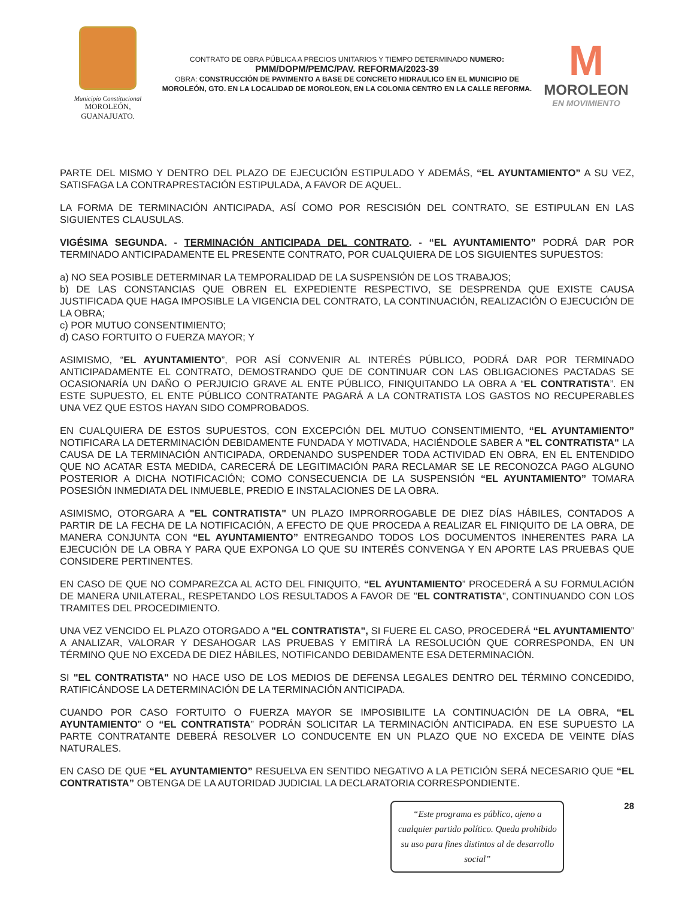Municipio Constitucional
MOROLEÓN, GUANAJUATO.
CONTRATO DE OBRA PÚBLICA A PRECIOS UNITARIOS Y TIEMPO DETERMINADO NUMERO:
PMM/DOPM/PEMC/PAV. REFORMA/2023-39
OBRA: CONSTRUCCIÓN DE PAVIMENTO A BASE DE CONCRETO HIDRAULICO EN EL MUNICIPIO DE MOROLEÓN, GTO. EN LA LOCALIDAD DE MOROLEON, EN LA COLONIA CENTRO EN LA CALLE REFORMA.
M
MOROLEON
EN MOVIMIENTO
PARTE DEL MISMO Y DENTRO DEL PLAZO DE EJECUCIÓN ESTIPULADO Y ADEMÁS, “EL AYUNTAMIENTO” A SU VEZ, SATISFAGA LA CONTRAPRESTACIÓN ESTIPULADA, A FAVOR DE AQUEL.
LA FORMA DE TERMINACIÓN ANTICIPADA, ASÍ COMO POR RESCISIÓN DEL CONTRATO, SE ESTIPULAN EN LAS SIGUIENTES CLAUSULAS.
VIGÉSIMA SEGUNDA. - TERMINACIÓN ANTICIPADA DEL CONTRATO. - “EL AYUNTAMIENTO” PODRÁ DAR POR TERMINADO ANTICIPADAMENTE EL PRESENTE CONTRATO, POR CUALQUIERA DE LOS SIGUIENTES SUPUESTOS:
a) NO SEA POSIBLE DETERMINAR LA TEMPORALIDAD DE LA SUSPENSIÓN DE LOS TRABAJOS;
b) DE LAS CONSTANCIAS QUE OBREN EL EXPEDIENTE RESPECTIVO, SE DESPRENDA QUE EXISTE CAUSA JUSTIFICADA QUE HAGA IMPOSIBLE LA VIGENCIA DEL CONTRATO, LA CONTINUACIÓN, REALIZACIÓN O EJECUCIÓN DE LA OBRA;
c) POR MUTUO CONSENTIMIENTO;
d) CASO FORTUITO O FUERZA MAYOR; Y
ASIMISMO, “EL AYUNTAMIENTO”, POR ASÍ CONVENIR AL INTERÉS PÚBLICO, PODRÁ DAR POR TERMINADO ANTICIPADAMENTE EL CONTRATO, DEMOSTRANDO QUE DE CONTINUAR CON LAS OBLIGACIONES PACTADAS SE OCASIONARÍA UN DAÑO O PERJUICIO GRAVE AL ENTE PÚBLICO, FINIQUITANDO LA OBRA A “EL CONTRATISTA”. EN ESTE SUPUESTO, EL ENTE PÚBLICO CONTRATANTE PAGARÁ A LA CONTRATISTA LOS GASTOS NO RECUPERABLES UNA VEZ QUE ESTOS HAYAN SIDO COMPROBADOS.
EN CUALQUIERA DE ESTOS SUPUESTOS, CON EXCEPCIÓN DEL MUTUO CONSENTIMIENTO, “EL AYUNTAMIENTO” NOTIFICARA LA DETERMINACIÓN DEBIDAMENTE FUNDADA Y MOTIVADA, HACIÉNDOLE SABER A "EL CONTRATISTA" LA CAUSA DE LA TERMINACIÓN ANTICIPADA, ORDENANDO SUSPENDER TODA ACTIVIDAD EN OBRA, EN EL ENTENDIDO QUE NO ACATAR ESTA MEDIDA, CARECERÁ DE LEGITIMACIÓN PARA RECLAMAR SE LE RECONOZCA PAGO ALGUNO POSTERIOR A DICHA NOTIFICACIÓN; COMO CONSECUENCIA DE LA SUSPENSIÓN “EL AYUNTAMIENTO” TOMARA POSESIÓN INMEDIATA DEL INMUEBLE, PREDIO E INSTALACIONES DE LA OBRA.
ASIMISMO, OTORGARA A "EL CONTRATISTA" UN PLAZO IMPRORROGABLE DE DIEZ DÍAS HÁBILES, CONTADOS A PARTIR DE LA FECHA DE LA NOTIFICACIÓN, A EFECTO DE QUE PROCEDA A REALIZAR EL FINIQUITO DE LA OBRA, DE MANERA CONJUNTA CON “EL AYUNTAMIENTO” ENTREGANDO TODOS LOS DOCUMENTOS INHERENTES PARA LA EJECUCIÓN DE LA OBRA Y PARA QUE EXPONGA LO QUE SU INTERÉS CONVENGA Y EN APORTE LAS PRUEBAS QUE CONSIDERE PERTINENTES.
EN CASO DE QUE NO COMPAREZCA AL ACTO DEL FINIQUITO, “EL AYUNTAMIENTO” PROCEDERÁ A SU FORMULACIÓN DE MANERA UNILATERAL, RESPETANDO LOS RESULTADOS A FAVOR DE "EL CONTRATISTA", CONTINUANDO CON LOS TRAMITES DEL PROCEDIMIENTO.
UNA VEZ VENCIDO EL PLAZO OTORGADO A "EL CONTRATISTA", SI FUERE EL CASO, PROCEDERÁ “EL AYUNTAMIENTO” A ANALIZAR, VALORAR Y DESAHOGAR LAS PRUEBAS Y EMITIRÁ LA RESOLUCIÓN QUE CORRESPONDA, EN UN TÉRMINO QUE NO EXCEDA DE DIEZ HÁBILES, NOTIFICANDO DEBIDAMENTE ESA DETERMINACIÓN.
SI "EL CONTRATISTA" NO HACE USO DE LOS MEDIOS DE DEFENSA LEGALES DENTRO DEL TÉRMINO CONCEDIDO, RATIFICÁNDOSE LA DETERMINACIÓN DE LA TERMINACIÓN ANTICIPADA.
CUANDO POR CASO FORTUITO O FUERZA MAYOR SE IMPOSIBILITE LA CONTINUACIÓN DE LA OBRA, “EL AYUNTAMIENTO” O “EL CONTRATISTA” PODRÁN SOLICITAR LA TERMINACIÓN ANTICIPADA. EN ESE SUPUESTO LA PARTE CONTRATANTE DEBERÁ RESOLVER LO CONDUCENTE EN UN PLAZO QUE NO EXCEDA DE VEINTE DÍAS NATURALES.
EN CASO DE QUE “EL AYUNTAMIENTO” RESUELVA EN SENTIDO NEGATIVO A LA PETICIÓN SERÁ NECESARIO QUE “EL CONTRATISTA” OBTENGA DE LA AUTORIDAD JUDICIAL LA DECLARATORIA CORRESPONDIENTE.
“Este programa es público, ajeno a cualquier partido político. Queda prohibido su uso para fines distintos al de desarrollo social”
28